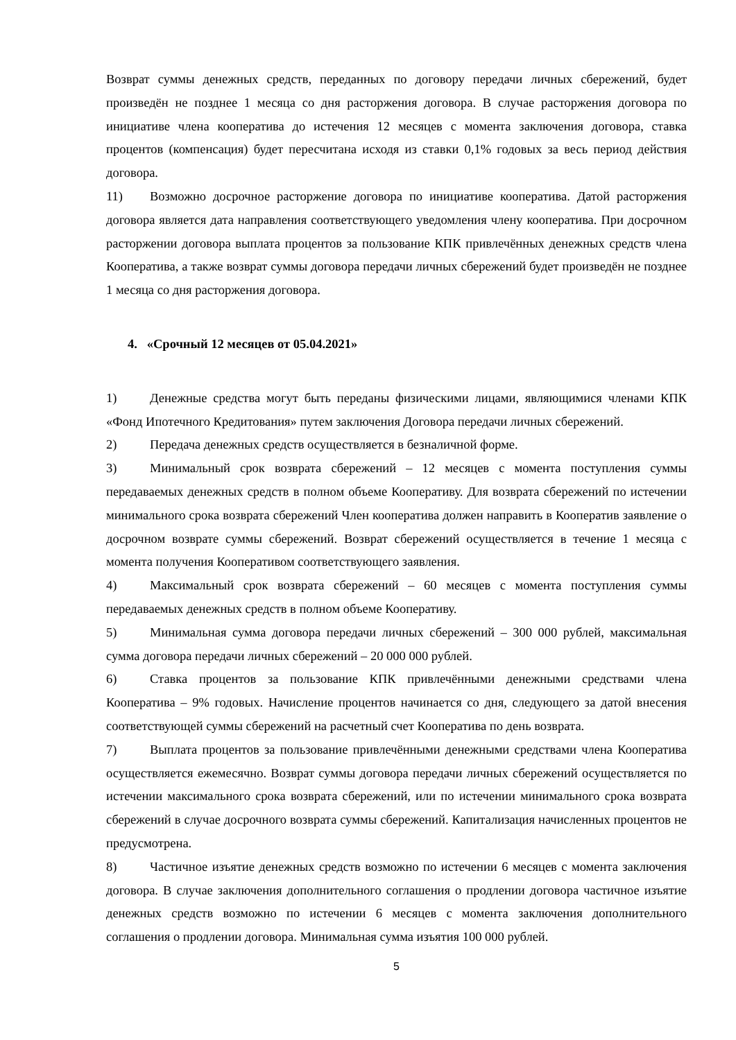Возврат суммы денежных средств, переданных по договору передачи личных сбережений, будет произведён не позднее 1 месяца со дня расторжения договора. В случае расторжения договора по инициативе члена кооператива до истечения 12 месяцев с момента заключения договора, ставка процентов (компенсация) будет пересчитана исходя из ставки 0,1% годовых за весь период действия договора.
11) Возможно досрочное расторжение договора по инициативе кооператива. Датой расторжения договора является дата направления соответствующего уведомления члену кооператива. При досрочном расторжении договора выплата процентов за пользование КПК привлечённых денежных средств члена Кооператива, а также возврат суммы договора передачи личных сбережений будет произведён не позднее 1 месяца со дня расторжения договора.
4. «Срочный 12 месяцев от 05.04.2021»
1) Денежные средства могут быть переданы физическими лицами, являющимися членами КПК «Фонд Ипотечного Кредитования» путем заключения Договора передачи личных сбережений.
2) Передача денежных средств осуществляется в безналичной форме.
3) Минимальный срок возврата сбережений – 12 месяцев с момента поступления суммы передаваемых денежных средств в полном объеме Кооперативу. Для возврата сбережений по истечении минимального срока возврата сбережений Член кооператива должен направить в Кооператив заявление о досрочном возврате суммы сбережений. Возврат сбережений осуществляется в течение 1 месяца с момента получения Кооперативом соответствующего заявления.
4) Максимальный срок возврата сбережений – 60 месяцев с момента поступления суммы передаваемых денежных средств в полном объеме Кооперативу.
5) Минимальная сумма договора передачи личных сбережений – 300 000 рублей, максимальная сумма договора передачи личных сбережений – 20 000 000 рублей.
6) Ставка процентов за пользование КПК привлечёнными денежными средствами члена Кооператива – 9% годовых. Начисление процентов начинается со дня, следующего за датой внесения соответствующей суммы сбережений на расчетный счет Кооператива по день возврата.
7) Выплата процентов за пользование привлечёнными денежными средствами члена Кооператива осуществляется ежемесячно. Возврат суммы договора передачи личных сбережений осуществляется по истечении максимального срока возврата сбережений, или по истечении минимального срока возврата сбережений в случае досрочного возврата суммы сбережений. Капитализация начисленных процентов не предусмотрена.
8) Частичное изъятие денежных средств возможно по истечении 6 месяцев с момента заключения договора. В случае заключения дополнительного соглашения о продлении договора частичное изъятие денежных средств возможно по истечении 6 месяцев с момента заключения дополнительного соглашения о продлении договора. Минимальная сумма изъятия 100 000 рублей.
5